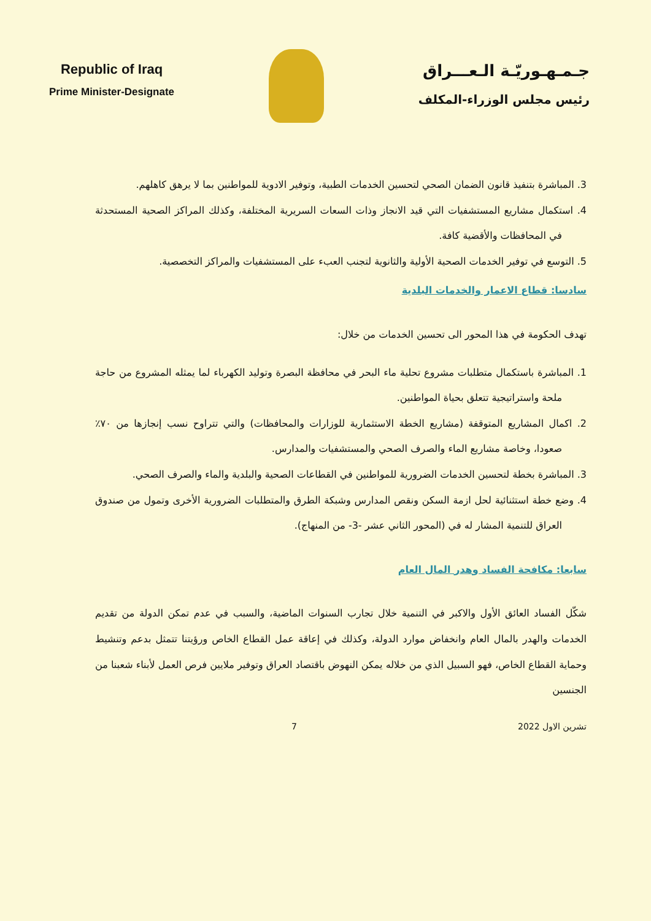Republic of Iraq
Prime Minister-Designate
جـمـهـوريّـة الـعـــراق
رئيس مجلس الوزراء-المكلف
3. المباشرة بتنفيذ قانون الضمان الصحي لتحسين الخدمات الطبية، وتوفير الادوية للمواطنين بما لا يرهق كاهلهم.
4. استكمال مشاريع المستشفيات التي قيد الانجاز وذات السعات السريرية المختلفة، وكذلك المراكز الصحية المستحدثة في المحافظات والأقضية كافة.
5. التوسع في توفير الخدمات الصحية الأولية والثانوية لتجنب العبء على المستشفيات والمراكز التخصصية.
سادسا: قطاع الاعمار والخدمات البلدية
تهدف الحكومة في هذا المحور الى تحسين الخدمات من خلال:
1. المباشرة باستكمال متطلبات مشروع تحلية ماء البحر في محافظة البصرة وتوليد الكهرباء لما يمثله المشروع من حاجة ملحة واستراتيجية تتعلق بحياة المواطنين.
2. اكمال المشاريع المتوقفة (مشاريع الخطة الاستثمارية للوزارات والمحافظات) والتي تتراوح نسب إنجازها من ٧٠٪ صعودا، وخاصة مشاريع الماء والصرف الصحي والمستشفيات والمدارس.
3. المباشرة بخطة لتحسين الخدمات الضرورية للمواطنين في القطاعات الصحية والبلدية والماء والصرف الصحي.
4. وضع خطة استثنائية لحل ازمة السكن ونقص المدارس وشبكة الطرق والمتطلبات الضرورية الأخرى وتمول من صندوق العراق للتنمية المشار له في (المحور الثاني عشر -3- من المنهاج).
سابعا: مكافحة الفساد وهدر المال العام
شكّل الفساد العائق الأول والاكبر في التنمية خلال تجارب السنوات الماضية، والسبب في عدم تمكن الدولة من تقديم الخدمات والهدر بالمال العام وانخفاض موارد الدولة، وكذلك في إعاقة عمل القطاع الخاص ورؤيتنا تتمثل بدعم وتنشيط وحماية القطاع الخاص، فهو السبيل الذي من خلاله يمكن النهوض باقتصاد العراق وتوفير ملايين فرص العمل لأبناء شعبنا من الجنسين
تشرين الاول 2022 7